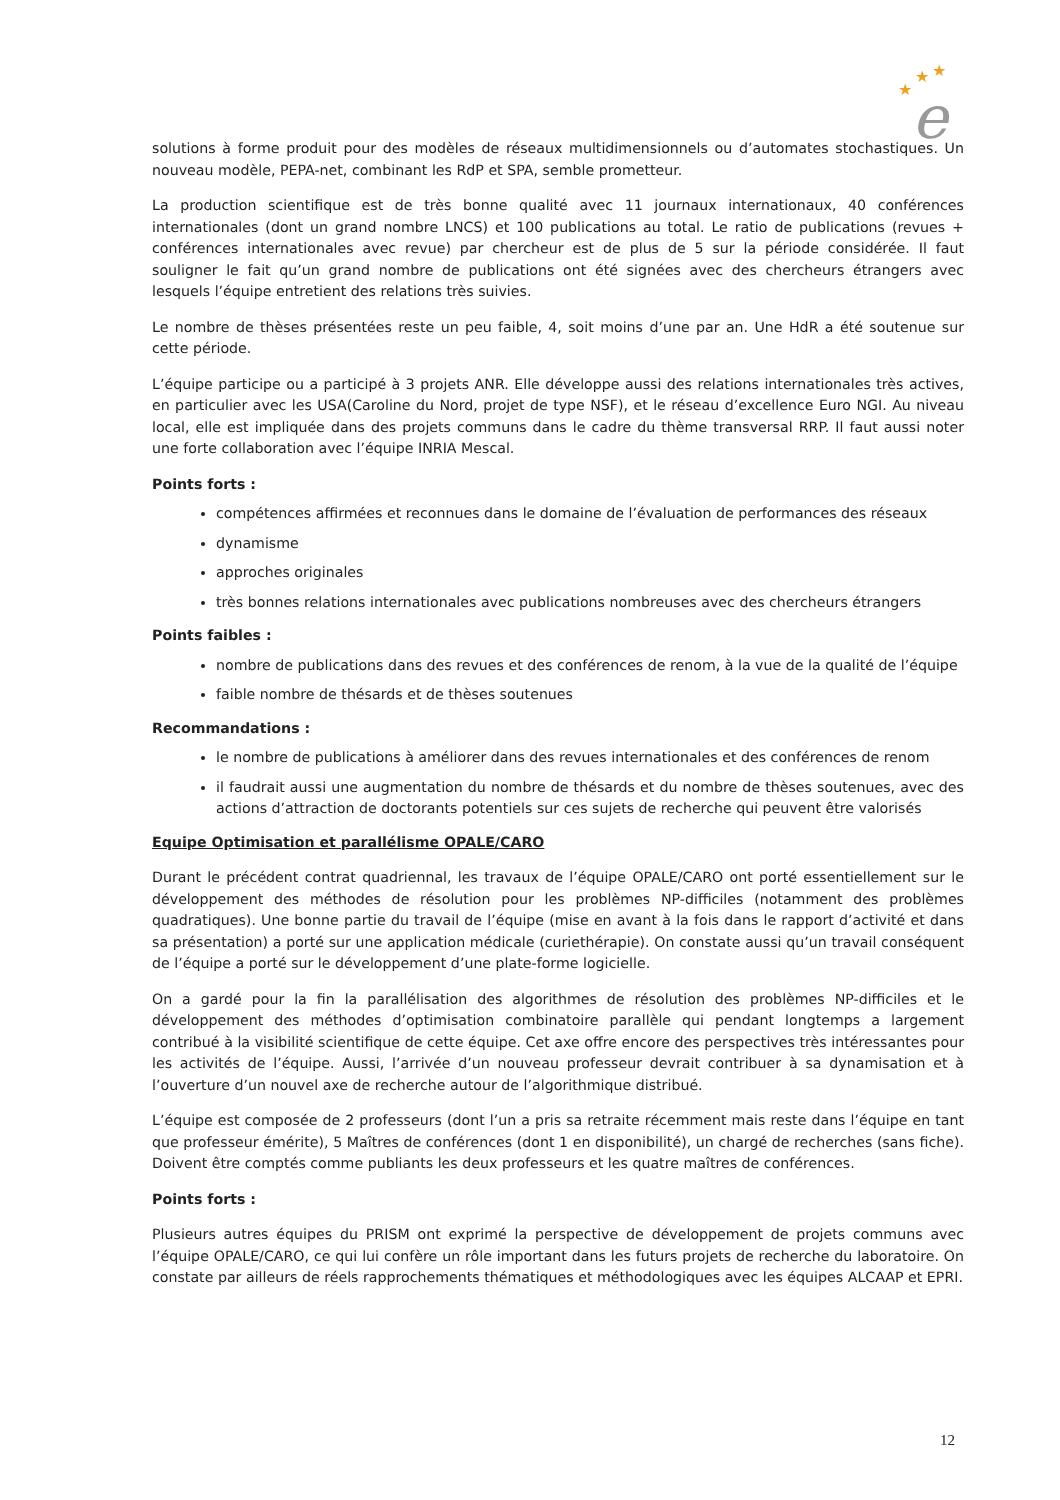★
★
★
e
solutions à forme produit pour des modèles de réseaux multidimensionnels ou d’automates stochastiques. Un nouveau modèle, PEPA-net, combinant les RdP et SPA, semble prometteur.
La production scientifique est de très bonne qualité avec 11 journaux internationaux, 40 conférences internationales (dont un grand nombre LNCS) et 100 publications au total. Le ratio de publications (revues + conférences internationales avec revue) par chercheur est de plus de 5 sur la période considérée. Il faut souligner le fait qu’un grand nombre de publications ont été signées avec des chercheurs étrangers avec lesquels l’équipe entretient des relations très suivies.
Le nombre de thèses présentées reste un peu faible, 4, soit moins d’une par an. Une HdR a été soutenue sur cette période.
L’équipe participe ou a participé à 3 projets ANR. Elle développe aussi des relations internationales très actives, en particulier avec les USA(Caroline du Nord, projet de type NSF), et le réseau d’excellence Euro NGI. Au niveau local, elle est impliquée dans des projets communs dans le cadre du thème transversal RRP. Il faut aussi noter une forte collaboration avec l’équipe INRIA Mescal.
Points forts :
compétences affirmées et reconnues dans le domaine de l’évaluation de performances des réseaux
dynamisme
approches originales
très bonnes relations internationales avec publications nombreuses avec des chercheurs étrangers
Points faibles :
nombre de publications dans des revues et des conférences de renom, à la vue de la qualité de l’équipe
faible nombre de thésards et de thèses soutenues
Recommandations :
le nombre de publications à améliorer dans des revues internationales et des conférences de renom
il faudrait aussi une augmentation du nombre de thésards et du nombre de thèses soutenues, avec des actions d’attraction de doctorants potentiels sur ces sujets de recherche qui peuvent être valorisés
Equipe Optimisation et parallélisme OPALE/CARO
Durant le précédent contrat quadriennal, les travaux de l’équipe OPALE/CARO ont porté essentiellement sur le développement des méthodes de résolution pour les problèmes NP-difficiles (notamment des problèmes quadratiques). Une bonne partie du travail de l’équipe (mise en avant à la fois dans le rapport d’activité et dans sa présentation) a porté sur une application médicale (curiethérapie). On constate aussi qu’un travail conséquent de l’équipe a porté sur le développement d’une plate-forme logicielle.
On a gardé pour la fin la parallélisation des algorithmes de résolution des problèmes NP-difficiles et le développement des méthodes d’optimisation combinatoire parallèle qui pendant longtemps a largement contribué à la visibilité scientifique de cette équipe. Cet axe offre encore des perspectives très intéressantes pour les activités de l’équipe. Aussi, l’arrivée d’un nouveau professeur devrait contribuer à sa dynamisation et à l’ouverture d’un nouvel axe de recherche autour de l’algorithmique distribué.
L’équipe est composée de 2 professeurs (dont l’un a pris sa retraite récemment mais reste dans l’équipe en tant que professeur émérite), 5 Maîtres de conférences (dont 1 en disponibilité), un chargé de recherches (sans fiche). Doivent être comptés comme publiants les deux professeurs et les quatre maîtres de conférences.
Points forts :
Plusieurs autres équipes du PRISM ont exprimé la perspective de développement de projets communs avec l’équipe OPALE/CARO, ce qui lui confère un rôle important dans les futurs projets de recherche du laboratoire. On constate par ailleurs de réels rapprochements thématiques et méthodologiques avec les équipes ALCAAP et EPRI.
12